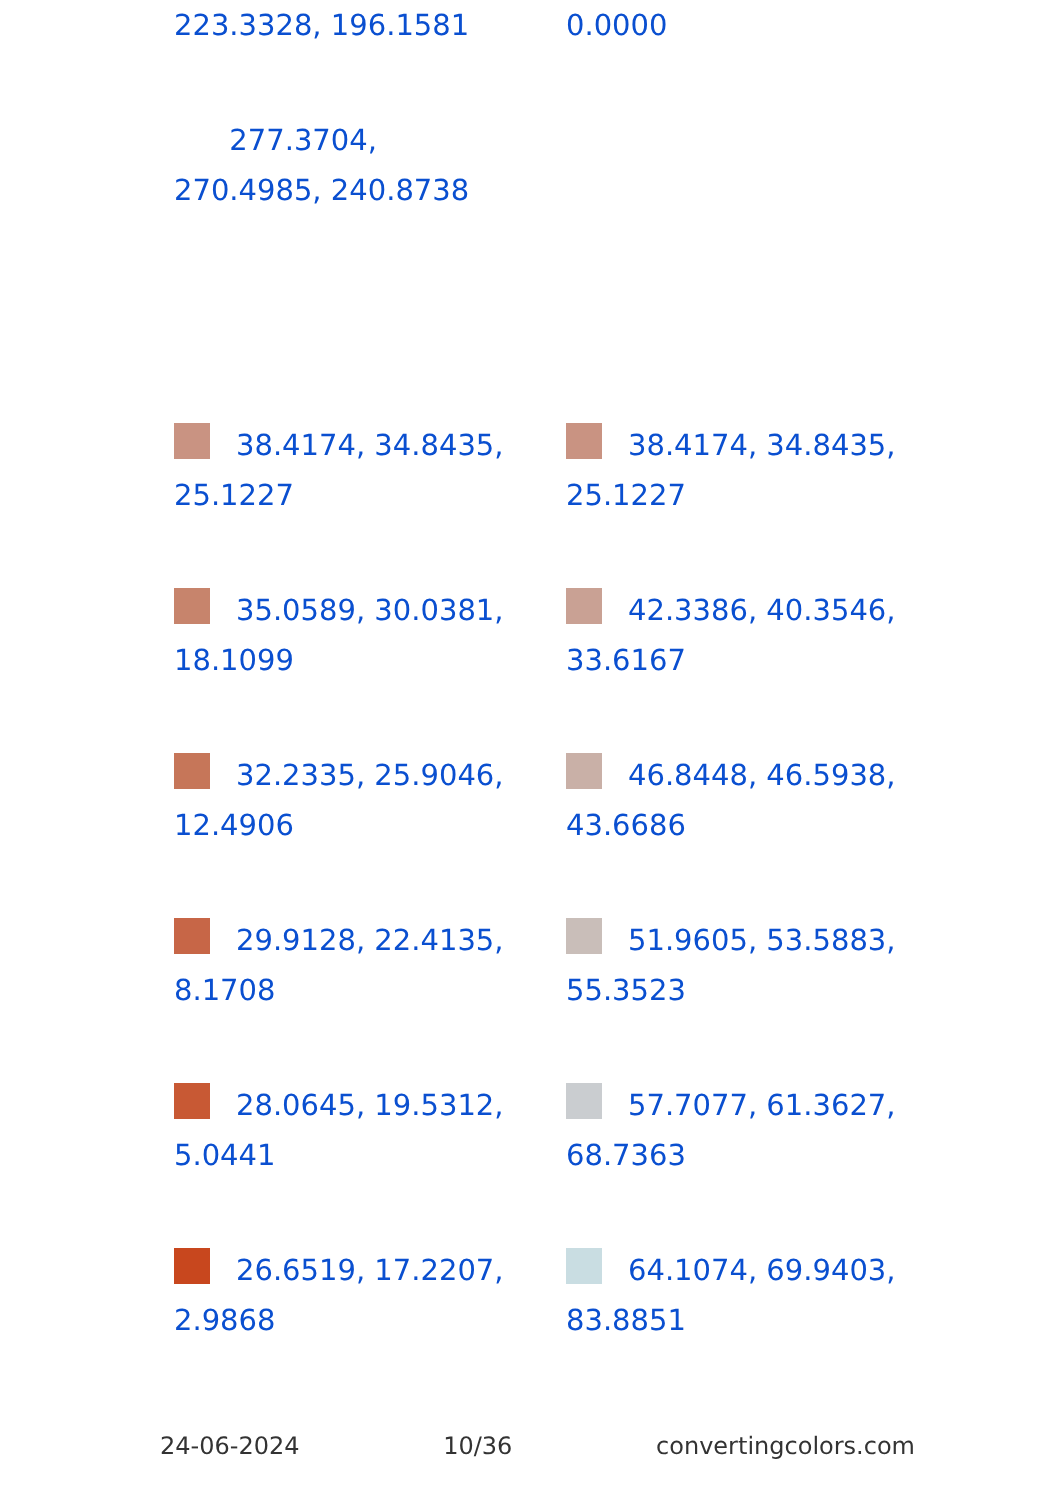223.3328, 196.1581 0.0000
277.3704,
270.4985, 240.8738
38.4174, 34.8435, 25.1227
38.4174, 34.8435, 25.1227
35.0589, 30.0381, 18.1099
42.3386, 40.3546, 33.6167
32.2335, 25.9046, 12.4906
46.8448, 46.5938, 43.6686
29.9128, 22.4135, 8.1708
51.9605, 53.5883, 55.3523
28.0645, 19.5312, 5.0441
57.7077, 61.3627, 68.7363
26.6519, 17.2207, 2.9868
64.1074, 69.9403, 83.8851
24-06-2024 10/36 convertingcolors.com